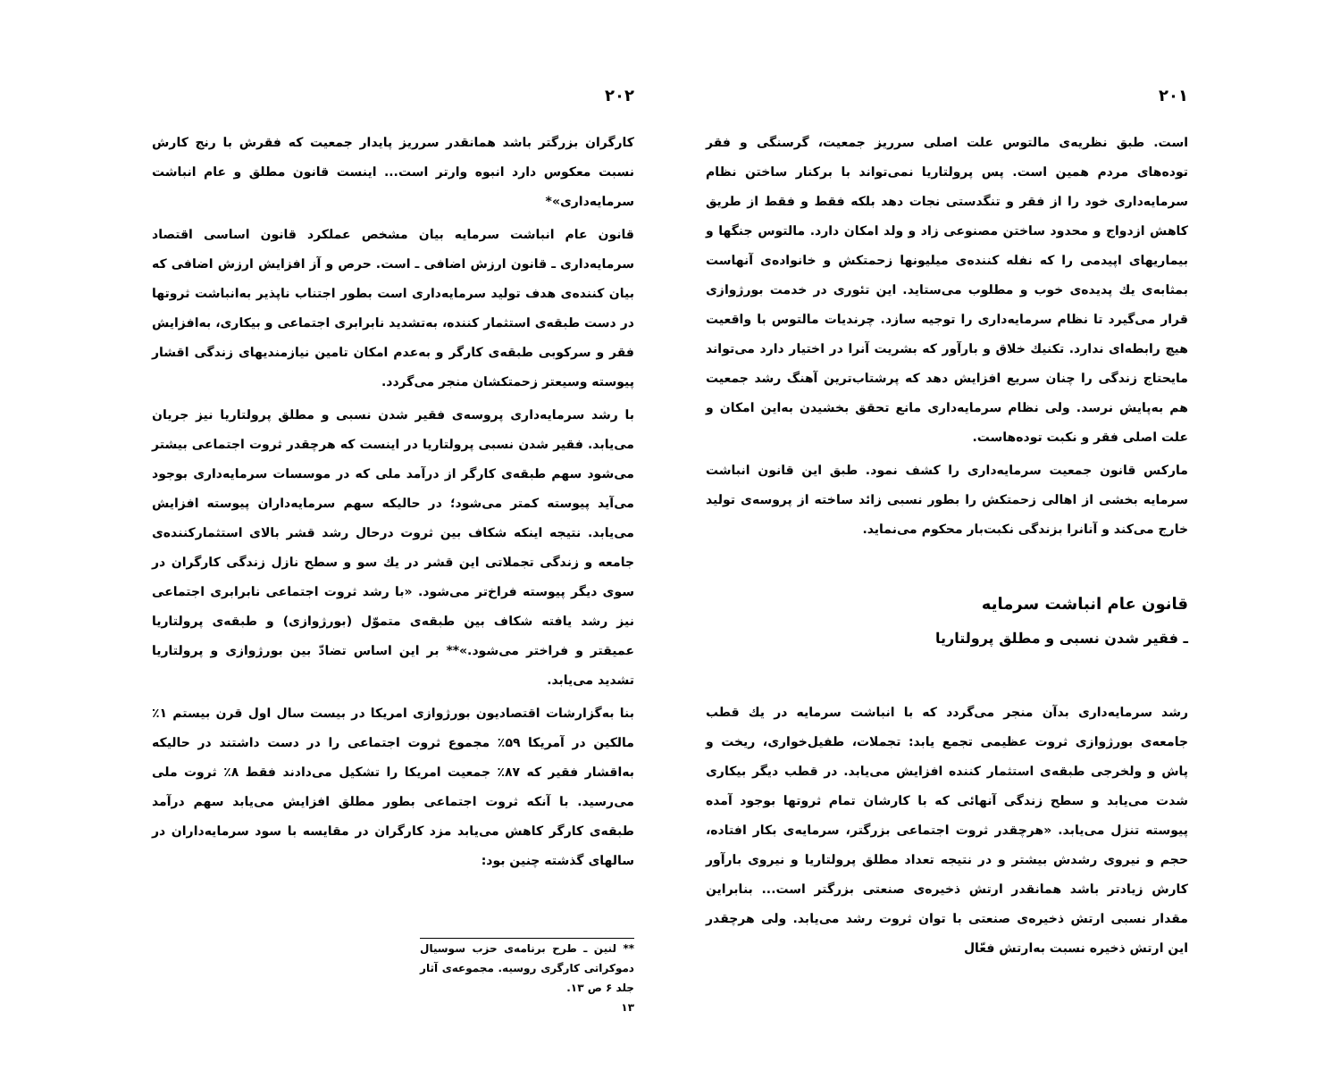۲۰۱
است. طبق نظریه‌ی مالتوس علت اصلی سرریز جمعیت، گرسنگی و فقر توده‌های مردم همین است. پس پرولتاریا نمی‌تواند با برکنار ساختن نظام سرمایه‌داری خود را از فقر و تنگدستی نجات دهد بلکه فقط و فقط از طریق کاهش ازدواج و محدود ساختن مصنوعی زاد و ولد امکان دارد. مالتوس جنگها و بیماریهای اپیدمی را که نفله کننده‌ی میلیونها زحمتکش و خانواده‌ی آنهاست بمثابه‌ی یك پدیده‌ی خوب و مطلوب می‌ستاید. این تئوری در خدمت بورژوازی قرار می‌گیرد تا نظام سرمایه‌داری را توجیه سازد. چرندیات مالتوس با واقعیت هیچ رابطه‌ای ندارد. تکنیك خلاق و بارآور که بشریت آنرا در اختیار دارد می‌تواند مایحتاج زندگی را چنان سریع افزایش دهد که پرشتاب‌ترین آهنگ رشد جمعیت هم به‌پایش نرسد. ولی نظام سرمایه‌داری مانع تحقق بخشیدن به‌این امکان و علت اصلی فقر و نکبت توده‌هاست.
مارکس قانون جمعیت سرمایه‌داری را کشف نمود. طبق این قانون انباشت سرمایه بخشی از اهالی زحمتکش را بطور نسبی زائد ساخته از پروسه‌ی تولید خارج می‌کند و آنانرا بزندگی نکبت‌بار محکوم می‌نماید.
قانون عام انباشت سرمایه
ـ فقیر شدن نسبی و مطلق پرولتاریا
رشد سرمایه‌داری بدآن منجر می‌گردد که با انباشت سرمایه در یك قطب جامعه‌ی بورژوازی ثروت عظیمی تجمع یابد: تجملات، طفیل‌خواری، ریخت و پاش و ولخرجی طبقه‌ی استثمار کننده افزایش می‌یابد. در قطب دیگر بیکاری شدت می‌یابد و سطح زندگی آنهائی که با کارشان تمام ثروتها بوجود آمده پیوسته تنزل می‌یابد. «هرچقدر ثروت اجتماعی بزرگتر، سرمایه‌ی بکار افتاده، حجم و نیروی رشدش بیشتر و در نتیجه تعداد مطلق پرولتاریا و نیروی بارآور کارش زیادتر باشد همانقدر ارتش ذخیره‌ی صنعتی بزرگتر است... بنابراین مقدار نسبی ارتش ذخیره‌ی صنعتی با توان ثروت رشد می‌یابد. ولی هرچقدر این ارتش ذخیره نسبت به‌ارتش فعّال
۲۰۲
کارگران بزرگتر باشد همانقدر سرریز پایدار جمعیت که فقرش با رنج کارش نسبت معکوس دارد انبوه وارتر است... اینست قانون مطلق و عام انباشت سرمایه‌داری»*
قانون عام انباشت سرمایه بیان مشخص عملکرد قانون اساسی اقتصاد سرمایه‌داری ـ قانون ارزش اضافی ـ است. حرص و آز افزایش ارزش اضافی که بیان کننده‌ی هدف تولید سرمایه‌داری است بطور اجتناب ناپذیر به‌انباشت ثروتها در دست طبقه‌ی استثمار کننده، به‌تشدید نابرابری اجتماعی و بیکاری، به‌افزایش فقر و سرکوبی طبقه‌ی کارگر و به‌عدم امکان تامین نیازمندیهای زندگی اقشار پیوسته وسیعتر زحمتکشان منجر می‌گردد.
با رشد سرمایه‌داری پروسه‌ی فقیر شدن نسبی و مطلق پرولتاریا نیز جریان می‌یابد. فقیر شدن نسبی پرولتاریا در اینست که هرچقدر ثروت اجتماعی بیشتر می‌شود سهم طبقه‌ی کارگر از درآمد ملی که در موسسات سرمایه‌داری بوجود می‌آید پیوسته کمتر می‌شود؛ در حالیکه سهم سرمایه‌داران پیوسته افزایش می‌یابد. نتیجه اینکه شکاف بین ثروت درحال رشد قشر بالای استثمارکننده‌ی جامعه و زندگی تجملاتی این قشر در یك سو و سطح نازل زندگی کارگران در سوی دیگر پیوسته فراخ‌تر می‌شود. «با رشد ثروت اجتماعی نابرابری اجتماعی نیز رشد یافته شکاف بین طبقه‌ی متموّل (بورژوازی) و طبقه‌ی پرولتاریا عمیقتر و فراختر می‌شود.»** بر این اساس تضادّ بین بورژوازی و پرولتاریا تشدید می‌یابد.
بنا به‌گزارشات اقتصادیون بورژوازی امریکا در بیست سال اول قرن بیستم ۱٪ مالکین در آمریکا ۵۹٪ مجموع ثروت اجتماعی را در دست داشتند در حالیکه به‌اقشار فقیر که ۸۷٪ جمعیت امریکا را تشکیل می‌دادند فقط ۸٪ ثروت ملی می‌رسید. با آنکه ثروت اجتماعی بطور مطلق افزایش می‌یابد سهم درآمد طبقه‌ی کارگر کاهش می‌یابد مزد کارگران در مقایسه با سود سرمایه‌داران در سالهای گذشته چنین بود:
** لنین ـ طرح برنامه‌ی حزب سوسیال دموکراتی کارگری روسیه. مجموعه‌ی آثار جلد ۶ ص ۱۳.
۱۳